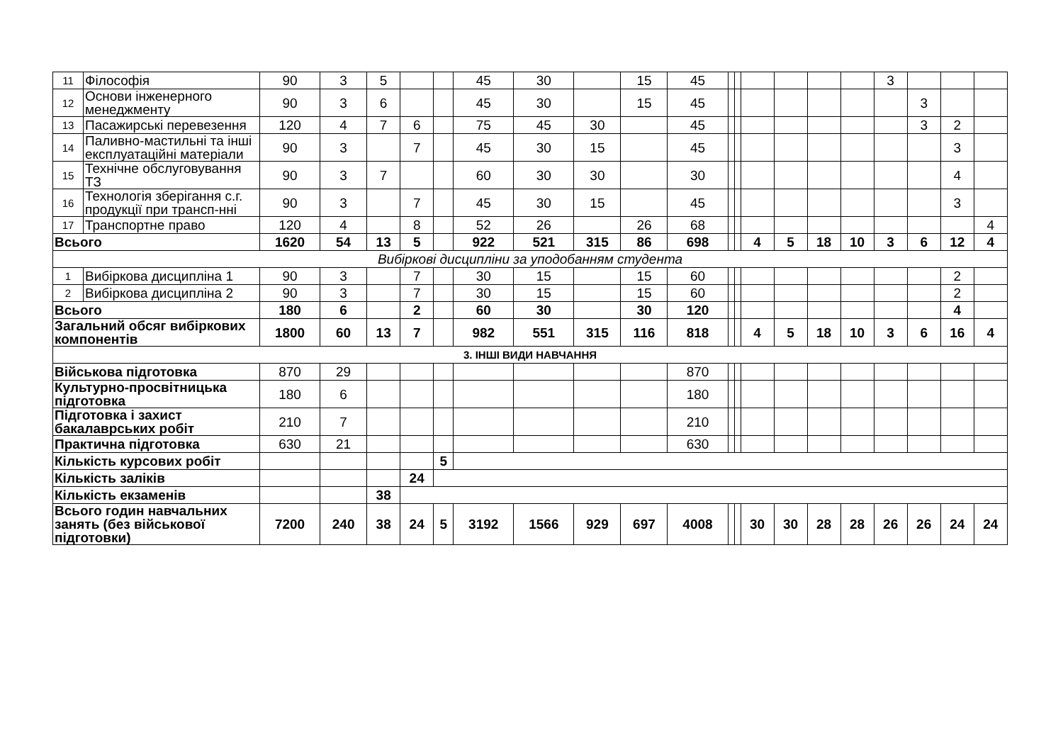| 11 | Філософія | 90 | 3 | 5 | | | 45 | 30 | | 15 | 45 | | | | | | | 3 | | | |
| 12 | Основи інженерного менеджменту | 90 | 3 | 6 | | | 45 | 30 | | 15 | 45 | | | | | | | | 3 | | |
| 13 | Пасажирські перевезення | 120 | 4 | 7 | 6 | | 75 | 45 | 30 | | 45 | | | | | | | | 3 | 2 | |
| 14 | Паливно-мастильні та інші експлуатаційні матеріали | 90 | 3 | | 7 | | 45 | 30 | 15 | | 45 | | | | | | | | | 3 | |
| 15 | Технічне обслуговування ТЗ | 90 | 3 | 7 | | | 60 | 30 | 30 | | 30 | | | | | | | | | 4 | |
| 16 | Технологія зберігання с.г. продукції при трансп-нні | 90 | 3 | | 7 | | 45 | 30 | 15 | | 45 | | | | | | | | | 3 | |
| 17 | Транспортне право | 120 | 4 | | 8 | | 52 | 26 | | 26 | 68 | | | | | | | | | | 4 |
| Всього | | 1620 | 54 | 13 | 5 | | 922 | 521 | 315 | 86 | 698 | | | 4 | 5 | 18 | 10 | 3 | 6 | 12 | 4 |
| Вибіркові дисципліни за уподобанням студента | | | | | | | | | | | | | | | | | | | | | |
| 1 | Вибіркова дисципліна 1 | 90 | 3 | | 7 | | 30 | 15 | | 15 | 60 | | | | | | | | | 2 | |
| 2 | Вибіркова дисципліна 2 | 90 | 3 | | 7 | | 30 | 15 | | 15 | 60 | | | | | | | | | 2 | |
| Всього | | 180 | 6 | | 2 | | 60 | 30 | | 30 | 120 | | | | | | | | | 4 | |
| Загальний обсяг вибіркових компонентів | | 1800 | 60 | 13 | 7 | | 982 | 551 | 315 | 116 | 818 | | | 4 | 5 | 18 | 10 | 3 | 6 | 16 | 4 |
| 3. ІНШІ ВИДИ НАВЧАННЯ | | | | | | | | | | | | | | | | | | | | | |
| Військова підготовка | | 870 | 29 | | | | | | | | 870 | | | | | | | | | | |
| Культурно-просвітницька підготовка | | 180 | 6 | | | | | | | | 180 | | | | | | | | | | |
| Підготовка і захист бакалаврських робіт | | 210 | 7 | | | | | | | | 210 | | | | | | | | | | |
| Практична підготовка | | 630 | 21 | | | | | | | | 630 | | | | | | | | | | |
| Кількість курсових робіт | | | | | | 5 | | | | | | | | | | | | | | | |
| Кількість заліків | | | | | 24 | | | | | | | | | | | | | | | | |
| Кількість екзаменів | | | | 38 | | | | | | | | | | | | | | | | | |
| Всього годин навчальних занять (без військової підготовки) | | 7200 | 240 | 38 | 24 | 5 | 3192 | 1566 | 929 | 697 | 4008 | | | 30 | 30 | 28 | 28 | 26 | 26 | 24 | 24 |